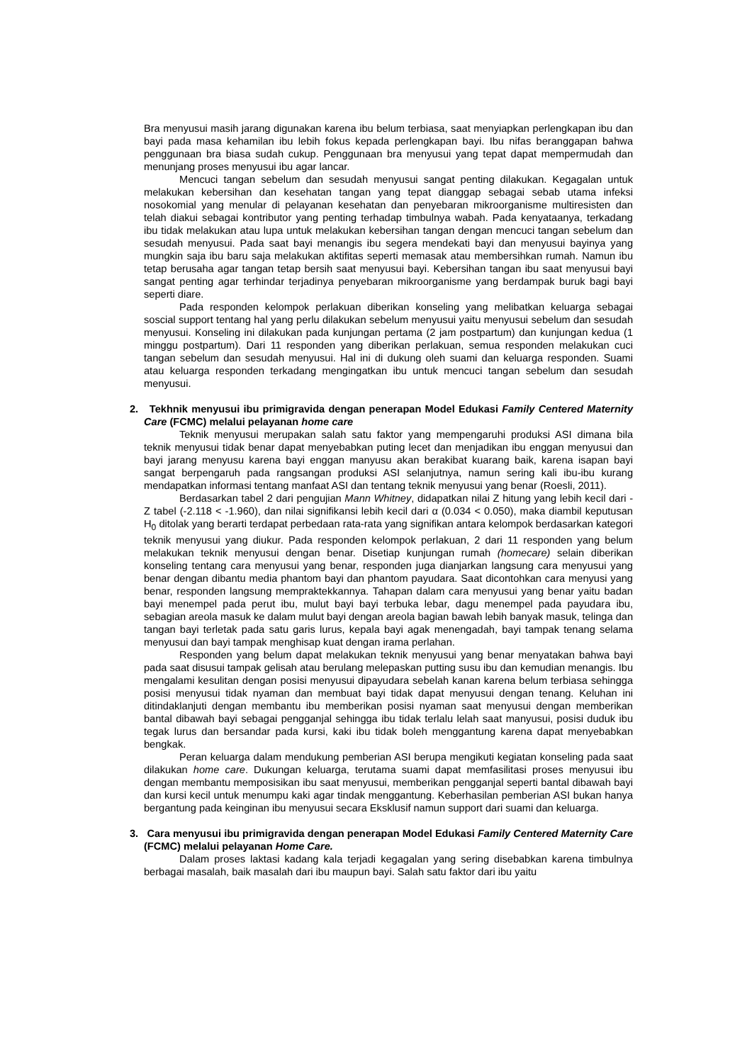Bra menyusui masih jarang digunakan karena ibu belum terbiasa, saat menyiapkan perlengkapan ibu dan bayi pada masa kehamilan ibu lebih fokus kepada perlengkapan bayi. Ibu nifas beranggapan bahwa penggunaan bra biasa sudah cukup. Penggunaan bra menyusui yang tepat dapat mempermudah dan menunjang proses menyusui ibu agar lancar.
Mencuci tangan sebelum dan sesudah menyusui sangat penting dilakukan. Kegagalan untuk melakukan kebersihan dan kesehatan tangan yang tepat dianggap sebagai sebab utama infeksi nosokomial yang menular di pelayanan kesehatan dan penyebaran mikroorganisme multiresisten dan telah diakui sebagai kontributor yang penting terhadap timbulnya wabah. Pada kenyataanya, terkadang ibu tidak melakukan atau lupa untuk melakukan kebersihan tangan dengan mencuci tangan sebelum dan sesudah menyusui. Pada saat bayi menangis ibu segera mendekati bayi dan menyusui bayinya yang mungkin saja ibu baru saja melakukan aktifitas seperti memasak atau membersihkan rumah. Namun ibu tetap berusaha agar tangan tetap bersih saat menyusui bayi. Kebersihan tangan ibu saat menyusui bayi sangat penting agar terhindar terjadinya penyebaran mikroorganisme yang berdampak buruk bagi bayi seperti diare.
Pada responden kelompok perlakuan diberikan konseling yang melibatkan keluarga sebagai soscial support tentang hal yang perlu dilakukan sebelum menyusui yaitu menyusui sebelum dan sesudah menyusui. Konseling ini dilakukan pada kunjungan pertama (2 jam postpartum) dan kunjungan kedua (1 minggu postpartum). Dari 11 responden yang diberikan perlakuan, semua responden melakukan cuci tangan sebelum dan sesudah menyusui. Hal ini di dukung oleh suami dan keluarga responden. Suami atau keluarga responden terkadang mengingatkan ibu untuk mencuci tangan sebelum dan sesudah menyusui.
2. Tekhnik menyusui ibu primigravida dengan penerapan Model Edukasi Family Centered Maternity Care (FCMC) melalui pelayanan home care
Teknik menyusui merupakan salah satu faktor yang mempengaruhi produksi ASI dimana bila teknik menyusui tidak benar dapat menyebabkan puting lecet dan menjadikan ibu enggan menyusui dan bayi jarang menyusu karena bayi enggan manyusu akan berakibat kuarang baik, karena isapan bayi sangat berpengaruh pada rangsangan produksi ASI selanjutnya, namun sering kali ibu-ibu kurang mendapatkan informasi tentang manfaat ASI dan tentang teknik menyusui yang benar (Roesli, 2011).
Berdasarkan tabel 2 dari pengujian Mann Whitney, didapatkan nilai Z hitung yang lebih kecil dari -Z tabel (-2.118 < -1.960), dan nilai signifikansi lebih kecil dari α (0.034 < 0.050), maka diambil keputusan H<sub>0</sub> ditolak yang berarti terdapat perbedaan rata-rata yang signifikan antara kelompok berdasarkan kategori teknik menyusui yang diukur. Pada responden kelompok perlakuan, 2 dari 11 responden yang belum melakukan teknik menyusui dengan benar. Disetiap kunjungan rumah (homecare) selain diberikan konseling tentang cara menyusui yang benar, responden juga dianjarkan langsung cara menyusui yang benar dengan dibantu media phantom bayi dan phantom payudara. Saat dicontohkan cara menyusi yang benar, responden langsung mempraktekkannya. Tahapan dalam cara menyusui yang benar yaitu badan bayi menempel pada perut ibu, mulut bayi bayi terbuka lebar, dagu menempel pada payudara ibu, sebagian areola masuk ke dalam mulut bayi dengan areola bagian bawah lebih banyak masuk, telinga dan tangan bayi terletak pada satu garis lurus, kepala bayi agak menengadah, bayi tampak tenang selama menyusui dan bayi tampak menghisap kuat dengan irama perlahan.
Responden yang belum dapat melakukan teknik menyusui yang benar menyatakan bahwa bayi pada saat disusui tampak gelisah atau berulang melepaskan putting susu ibu dan kemudian menangis. Ibu mengalami kesulitan dengan posisi menyusui dipayudara sebelah kanan karena belum terbiasa sehingga posisi menyusui tidak nyaman dan membuat bayi tidak dapat menyusui dengan tenang. Keluhan ini ditindaklanjuti dengan membantu ibu memberikan posisi nyaman saat menyusui dengan memberikan bantal dibawah bayi sebagai pengganjal sehingga ibu tidak terlalu lelah saat manyusui, posisi duduk ibu tegak lurus dan bersandar pada kursi, kaki ibu tidak boleh menggantung karena dapat menyebabkan bengkak.
Peran keluarga dalam mendukung pemberian ASI berupa mengikuti kegiatan konseling pada saat dilakukan home care. Dukungan keluarga, terutama suami dapat memfasilitasi proses menyusui ibu dengan membantu memposisikan ibu saat menyusui, memberikan pengganjal seperti bantal dibawah bayi dan kursi kecil untuk menumpu kaki agar tindak menggantung. Keberhasilan pemberian ASI bukan hanya bergantung pada keinginan ibu menyusui secara Eksklusif namun support dari suami dan keluarga.
3. Cara menyusui ibu primigravida dengan penerapan Model Edukasi Family Centered Maternity Care (FCMC) melalui pelayanan Home Care.
Dalam proses laktasi kadang kala terjadi kegagalan yang sering disebabkan karena timbulnya berbagai masalah, baik masalah dari ibu maupun bayi. Salah satu faktor dari ibu yaitu